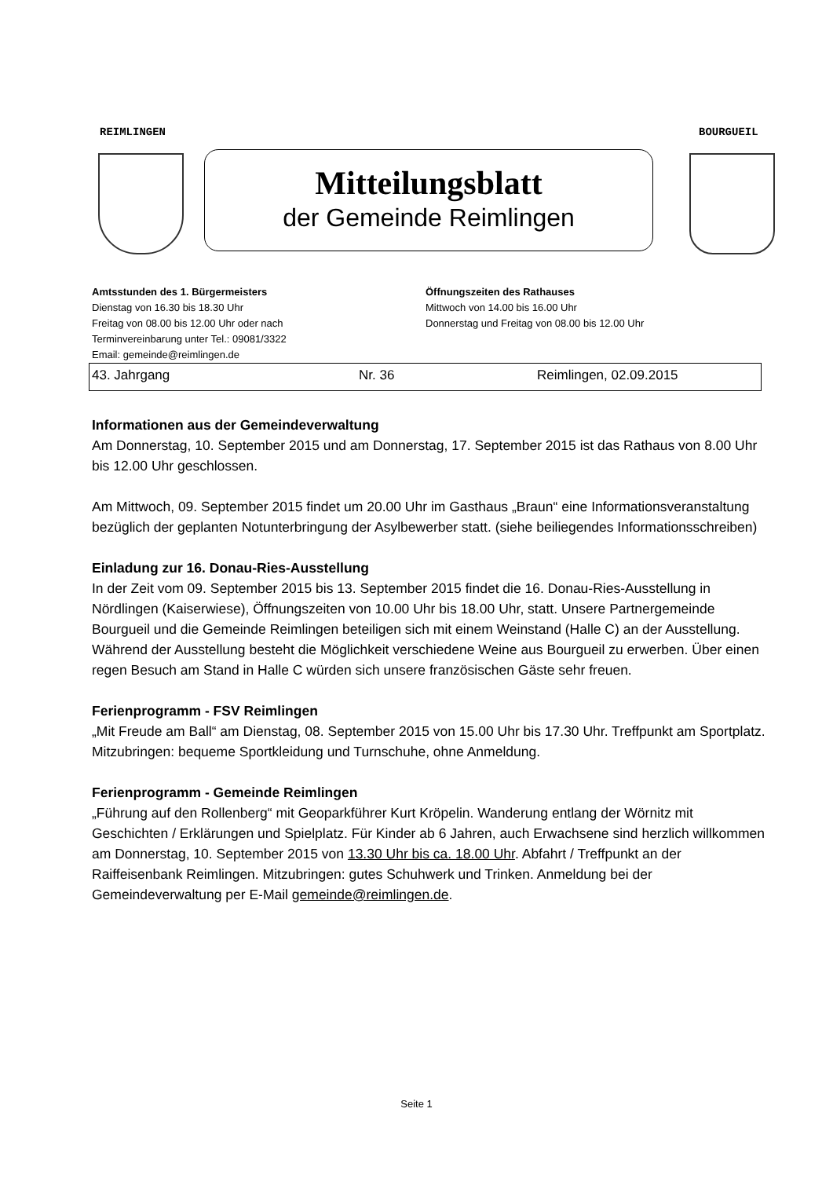REIMLINGEN BOURGUEIL
Mitteilungsblatt
der Gemeinde Reimlingen
Amtsstunden des 1. Bürgermeisters
Dienstag von 16.30 bis 18.30 Uhr
Freitag von 08.00 bis 12.00 Uhr oder nach
Terminvereinbarung unter Tel.: 09081/3322
Email: gemeinde@reimlingen.de
Öffnungszeiten des Rathauses
Mittwoch von 14.00 bis 16.00 Uhr
Donnerstag und Freitag von 08.00 bis 12.00 Uhr
43. Jahrgang Nr. 36 Reimlingen, 02.09.2015
Informationen aus der Gemeindeverwaltung
Am Donnerstag, 10. September 2015 und am Donnerstag, 17. September 2015 ist das Rathaus von 8.00 Uhr bis 12.00 Uhr geschlossen.
Am Mittwoch, 09. September 2015 findet um 20.00 Uhr im Gasthaus „Braun“ eine Informationsveranstaltung bezüglich der geplanten Notunterbringung der Asylbewerber statt. (siehe beiliegendes Informationsschreiben)
Einladung zur 16. Donau-Ries-Ausstellung
In der Zeit vom 09. September 2015 bis 13. September 2015 findet die 16. Donau-Ries-Aus­stellung in Nördlingen (Kaiserwiese), Öffnungszeiten von 10.00 Uhr bis 18.00 Uhr, statt. Unsere Partnergemeinde Bourgueil und die Gemeinde Reimlingen beteiligen sich mit einem Weinstand (Halle C) an der Ausstellung. Während der Ausstellung besteht die Möglichkeit verschiedene Weine aus Bourgueil zu erwerben. Über einen regen Besuch am Stand in Halle C würden sich unsere französischen Gäste sehr freuen.
Ferienprogramm - FSV Reimlingen
„Mit Freude am Ball“ am Dienstag, 08. September 2015 von 15.00 Uhr bis 17.30 Uhr. Treffpunkt am Sportplatz. Mitzubringen: bequeme Sportkleidung und Turnschuhe, ohne Anmeldung.
Ferienprogramm - Gemeinde Reimlingen
„Führung auf den Rollenberg“ mit Geoparkführer Kurt Kröpelin. Wanderung entlang der Wörnitz mit Geschichten / Erklärungen und Spielplatz. Für Kinder ab 6 Jahren, auch Erwachsene sind herzlich willkommen am Donnerstag, 10. September 2015 von 13.30 Uhr bis ca. 18.00 Uhr. Abfahrt / Treffpunkt an der Raiffeisenbank Reimlingen. Mitzubringen: gutes Schuhwerk und Trinken. Anmeldung bei der Gemeindeverwaltung per E-Mail gemeinde@reimlingen.de.
Seite 1